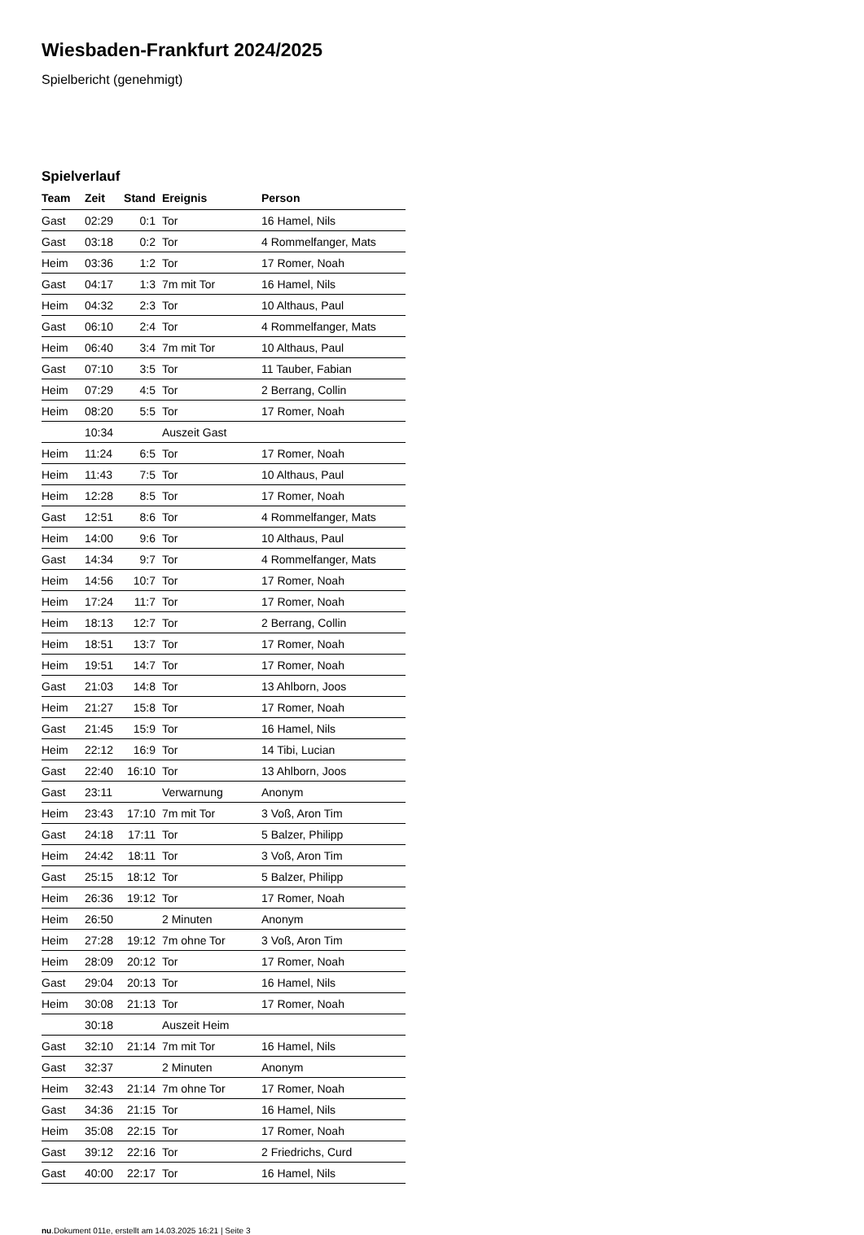Wiesbaden-Frankfurt 2024/2025
Spielbericht (genehmigt)
Spielverlauf
| Team | Zeit | Stand | Ereignis | Person |
| --- | --- | --- | --- | --- |
| Gast | 02:29 | 0:1 | Tor | 16 Hamel, Nils |
| Gast | 03:18 | 0:2 | Tor | 4 Rommelfanger, Mats |
| Heim | 03:36 | 1:2 | Tor | 17 Romer, Noah |
| Gast | 04:17 | 1:3 | 7m mit Tor | 16 Hamel, Nils |
| Heim | 04:32 | 2:3 | Tor | 10 Althaus, Paul |
| Gast | 06:10 | 2:4 | Tor | 4 Rommelfanger, Mats |
| Heim | 06:40 | 3:4 | 7m mit Tor | 10 Althaus, Paul |
| Gast | 07:10 | 3:5 | Tor | 11 Tauber, Fabian |
| Heim | 07:29 | 4:5 | Tor | 2 Berrang, Collin |
| Heim | 08:20 | 5:5 | Tor | 17 Romer, Noah |
| | 10:34 | | Auszeit Gast | |
| Heim | 11:24 | 6:5 | Tor | 17 Romer, Noah |
| Heim | 11:43 | 7:5 | Tor | 10 Althaus, Paul |
| Heim | 12:28 | 8:5 | Tor | 17 Romer, Noah |
| Gast | 12:51 | 8:6 | Tor | 4 Rommelfanger, Mats |
| Heim | 14:00 | 9:6 | Tor | 10 Althaus, Paul |
| Gast | 14:34 | 9:7 | Tor | 4 Rommelfanger, Mats |
| Heim | 14:56 | 10:7 | Tor | 17 Romer, Noah |
| Heim | 17:24 | 11:7 | Tor | 17 Romer, Noah |
| Heim | 18:13 | 12:7 | Tor | 2 Berrang, Collin |
| Heim | 18:51 | 13:7 | Tor | 17 Romer, Noah |
| Heim | 19:51 | 14:7 | Tor | 17 Romer, Noah |
| Gast | 21:03 | 14:8 | Tor | 13 Ahlborn, Joos |
| Heim | 21:27 | 15:8 | Tor | 17 Romer, Noah |
| Gast | 21:45 | 15:9 | Tor | 16 Hamel, Nils |
| Heim | 22:12 | 16:9 | Tor | 14 Tibi, Lucian |
| Gast | 22:40 | 16:10 | Tor | 13 Ahlborn, Joos |
| Gast | 23:11 | | Verwarnung | Anonym |
| Heim | 23:43 | 17:10 | 7m mit Tor | 3 Voß, Aron Tim |
| Gast | 24:18 | 17:11 | Tor | 5 Balzer, Philipp |
| Heim | 24:42 | 18:11 | Tor | 3 Voß, Aron Tim |
| Gast | 25:15 | 18:12 | Tor | 5 Balzer, Philipp |
| Heim | 26:36 | 19:12 | Tor | 17 Romer, Noah |
| Heim | 26:50 | | 2 Minuten | Anonym |
| Heim | 27:28 | 19:12 | 7m ohne Tor | 3 Voß, Aron Tim |
| Heim | 28:09 | 20:12 | Tor | 17 Romer, Noah |
| Gast | 29:04 | 20:13 | Tor | 16 Hamel, Nils |
| Heim | 30:08 | 21:13 | Tor | 17 Romer, Noah |
| | 30:18 | | Auszeit Heim | |
| Gast | 32:10 | 21:14 | 7m mit Tor | 16 Hamel, Nils |
| Gast | 32:37 | | 2 Minuten | Anonym |
| Heim | 32:43 | 21:14 | 7m ohne Tor | 17 Romer, Noah |
| Gast | 34:36 | 21:15 | Tor | 16 Hamel, Nils |
| Heim | 35:08 | 22:15 | Tor | 17 Romer, Noah |
| Gast | 39:12 | 22:16 | Tor | 2 Friedrichs, Curd |
| Gast | 40:00 | 22:17 | Tor | 16 Hamel, Nils |
nu.Dokument 011e, erstellt am 14.03.2025 16:21 | Seite 3